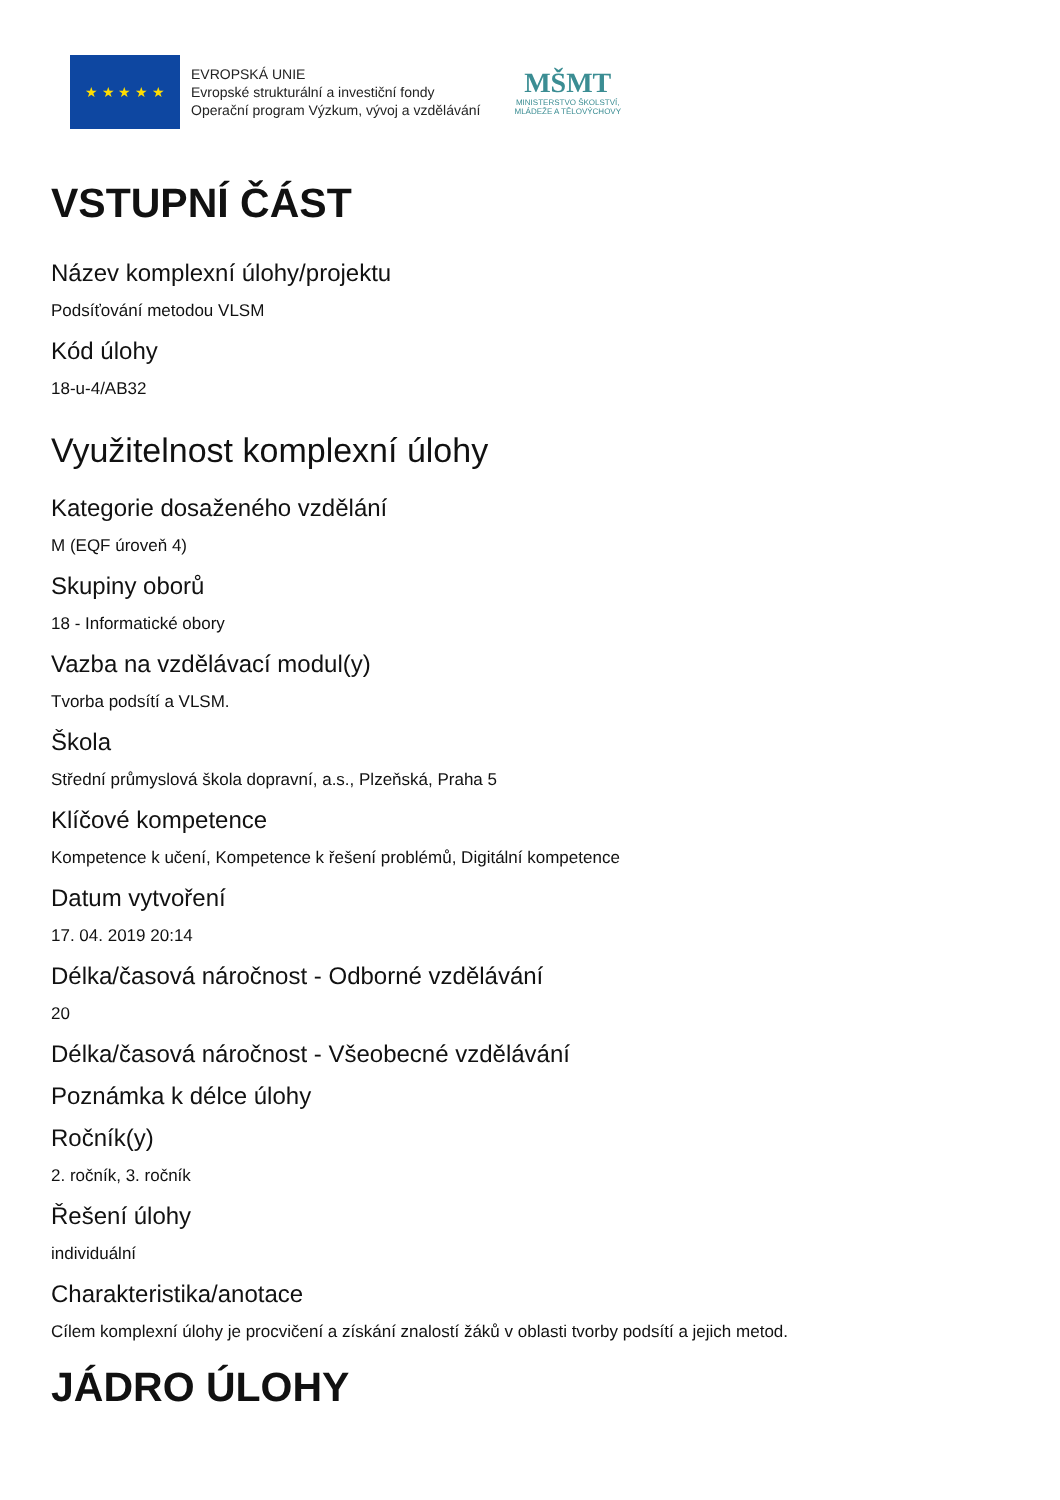★ ★ ★ ★ ★
EVROPSKÁ UNIE
Evropské strukturální a investiční fondy
Operační program Výzkum, vývoj a vzdělávání
MŠMT
MINISTERSTVO ŠKOLSTVÍ,
MLÁDEŽE A TĚLOVÝCHOVY
VSTUPNÍ ČÁST
Název komplexní úlohy/projektu
Podsíťování metodou VLSM
Kód úlohy
18-u-4/AB32
Využitelnost komplexní úlohy
Kategorie dosaženého vzdělání
M (EQF úroveň 4)
Skupiny oborů
18 - Informatické obory
Vazba na vzdělávací modul(y)
Tvorba podsítí a VLSM.
Škola
Střední průmyslová škola dopravní, a.s., Plzeňská, Praha 5
Klíčové kompetence
Kompetence k učení, Kompetence k řešení problémů, Digitální kompetence
Datum vytvoření
17. 04. 2019 20:14
Délka/časová náročnost - Odborné vzdělávání
20
Délka/časová náročnost - Všeobecné vzdělávání
Poznámka k délce úlohy
Ročník(y)
2. ročník, 3. ročník
Řešení úlohy
individuální
Charakteristika/anotace
Cílem komplexní úlohy je procvičení a získání znalostí žáků v oblasti tvorby podsítí a jejich metod.
JÁDRO ÚLOHY